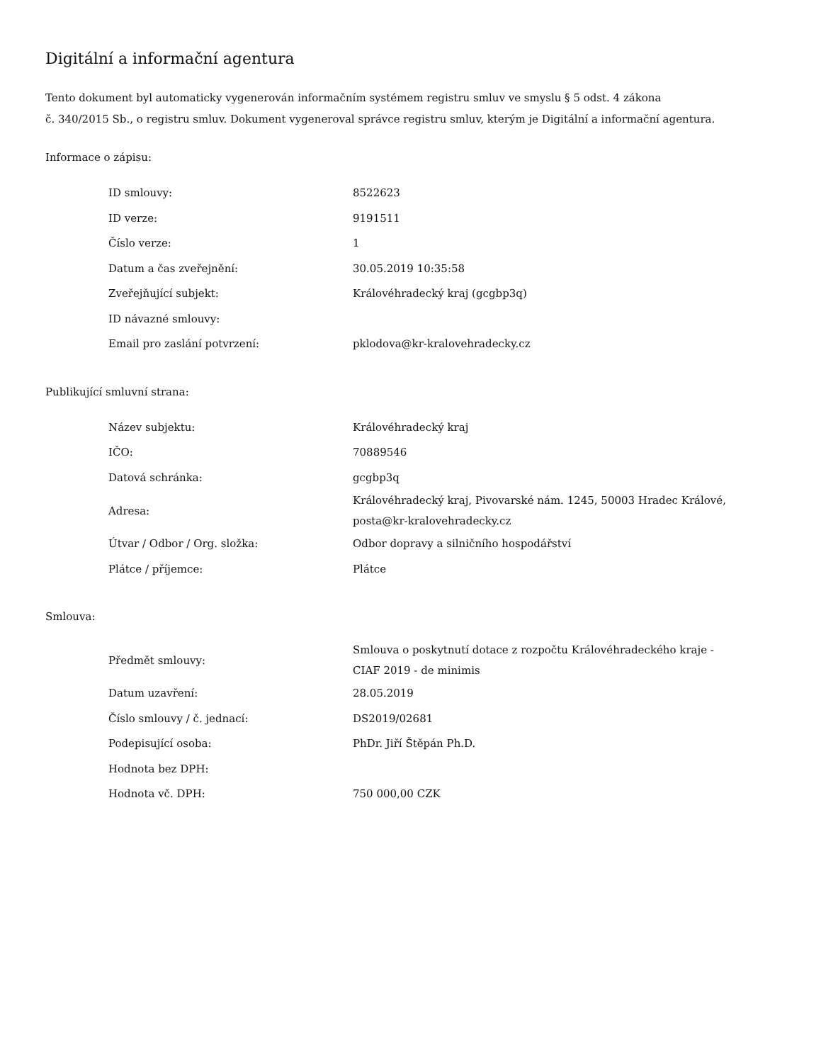Digitální a informační agentura
Tento dokument byl automaticky vygenerován informačním systémem registru smluv ve smyslu § 5 odst. 4 zákona
č. 340/2015 Sb., o registru smluv. Dokument vygeneroval správce registru smluv, kterým je Digitální a informační agentura.
Informace o zápisu:
| ID smlouvy: | 8522623 |
| ID verze: | 9191511 |
| Číslo verze: | 1 |
| Datum a čas zveřejnění: | 30.05.2019 10:35:58 |
| Zveřejňující subjekt: | Královéhradecký kraj (gcgbp3q) |
| ID návazné smlouvy: | |
| Email pro zaslání potvrzení: | pklodova@kr-kralovehradecky.cz |
Publikující smluvní strana:
| Název subjektu: | Královéhradecký kraj |
| IČO: | 70889546 |
| Datová schránka: | gcgbp3q |
| Adresa: | Královéhradecký kraj, Pivovarské nám. 1245, 50003 Hradec Králové, posta@kr-kralovehradecky.cz |
| Útvar / Odbor / Org. složka: | Odbor dopravy a silničního hospodářství |
| Plátce / příjemce: | Plátce |
Smlouva:
| Předmět smlouvy: | Smlouva o poskytnutí dotace z rozpočtu Královéhradeckého kraje - CIAF 2019 - de minimis |
| Datum uzavření: | 28.05.2019 |
| Číslo smlouvy / č. jednací: | DS2019/02681 |
| Podepisující osoba: | PhDr. Jiří Štěpán Ph.D. |
| Hodnota bez DPH: | |
| Hodnota vč. DPH: | 750 000,00 CZK |